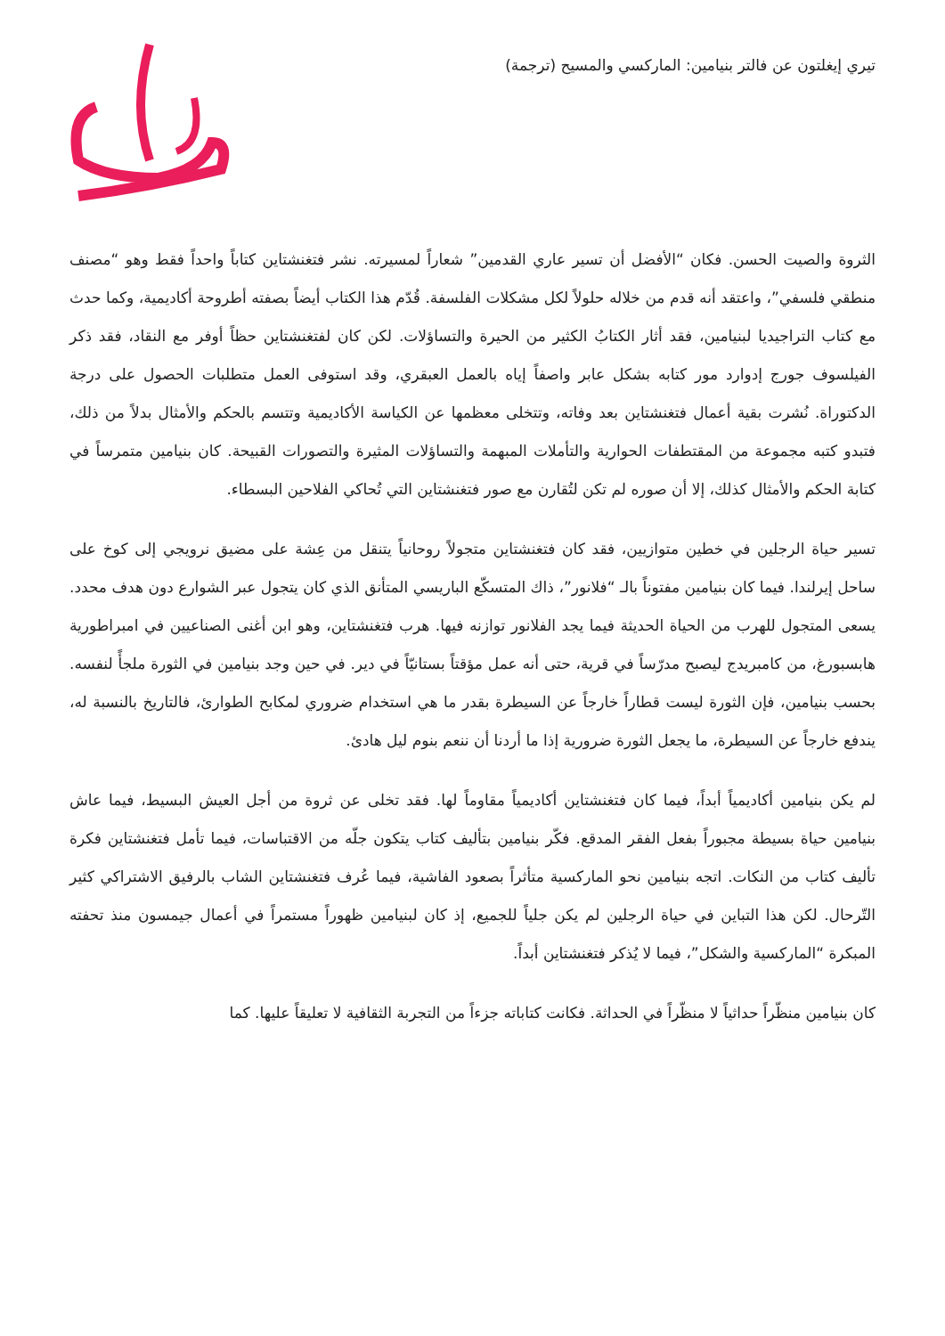تيري إيغلتون عن فالتر بنيامين: الماركسي والمسيح (ترجمة)
الثروة والصيت الحسن. فكان “الأفضل أن تسير عاري القدمين” شعاراً لمسيرته. نشر فتغنشتاين كتاباً واحداً فقط وهو “مصنف منطقي فلسفي”، واعتقد أنه قدم من خلاله حلولاً لكل مشكلات الفلسفة. قُدّم هذا الكتاب أيضاً بصفته أطروحة أكاديمية، وكما حدث مع كتاب التراجيديا لبنيامين، فقد أثار الكتابُ الكثير من الحيرة والتساؤلات. لكن كان لفتغنشتاين حظاً أوفر مع النقاد، فقد ذكر الفيلسوف جورج إدوارد مور كتابه بشكل عابر واصفاً إياه بالعمل العبقري، وقد استوفى العمل متطلبات الحصول على درجة الدكتوراة. نُشرت بقية أعمال فتغنشتاين بعد وفاته، وتتخلى معظمها عن الكياسة الأكاديمية وتتسم بالحكم والأمثال بدلاً من ذلك، فتبدو كتبه مجموعة من المقتطفات الحوارية والتأملات المبهمة والتساؤلات المثيرة والتصورات القبيحة. كان بنيامين متمرساً في كتابة الحكم والأمثال كذلك، إلا أن صوره لم تكن لتُقارن مع صور فتغنشتاين التي تُحاكي الفلاحين البسطاء.
تسير حياة الرجلين في خطين متوازيين، فقد كان فتغنشتاين متجولاً روحانياً يتنقل من عِشة على مضيق نرويجي إلى كوخ على ساحل إيرلندا. فيما كان بنيامين مفتوناً بالـ “فلانور”، ذاك المتسكّع الباريسي المتأنق الذي كان يتجول عبر الشوارع دون هدف محدد. يسعى المتجول للهرب من الحياة الحديثة فيما يجد الفلانور توازنه فيها. هرب فتغنشتاين، وهو ابن أغنى الصناعيين في امبراطورية هابسبورغ، من كامبريدج ليصبح مدرّساً في قرية، حتى أنه عمل مؤقتاً بستانيّاً في دير. في حين وجد بنيامين في الثورة ملجأً لنفسه. بحسب بنيامين، فإن الثورة ليست قطاراً خارجاً عن السيطرة بقدر ما هي استخدام ضروري لمكابح الطوارئ، فالتاريخ بالنسبة له، يندفع خارجاً عن السيطرة، ما يجعل الثورة ضرورية إذا ما أردنا أن ننعم بنوم ليل هادئ.
لم يكن بنيامين أكاديمياً أبداً، فيما كان فتغنشتاين أكاديمياً مقاوماً لها. فقد تخلى عن ثروة من أجل العيش البسيط، فيما عاش بنيامين حياة بسيطة مجبوراً بفعل الفقر المدقع. فكّر بنيامين بتأليف كتاب يتكون جلّه من الاقتباسات، فيما تأمل فتغنشتاين فكرة تأليف كتاب من النكات. اتجه بنيامين نحو الماركسية متأثراً بصعود الفاشية، فيما عُرف فتغنشتاين الشاب بالرفيق الاشتراكي كثير التّرحال. لكن هذا التباين في حياة الرجلين لم يكن جلياً للجميع، إذ كان لبنيامين ظهوراً مستمراً في أعمال جيمسون منذ تحفته المبكرة “الماركسية والشكل”، فيما لا يُذكر فتغنشتاين أبداً.
كان بنيامين منظّراً حداثياً لا منظّراً في الحداثة. فكانت كتاباته جزءاً من التجربة الثقافية لا تعليقاً عليها. كما